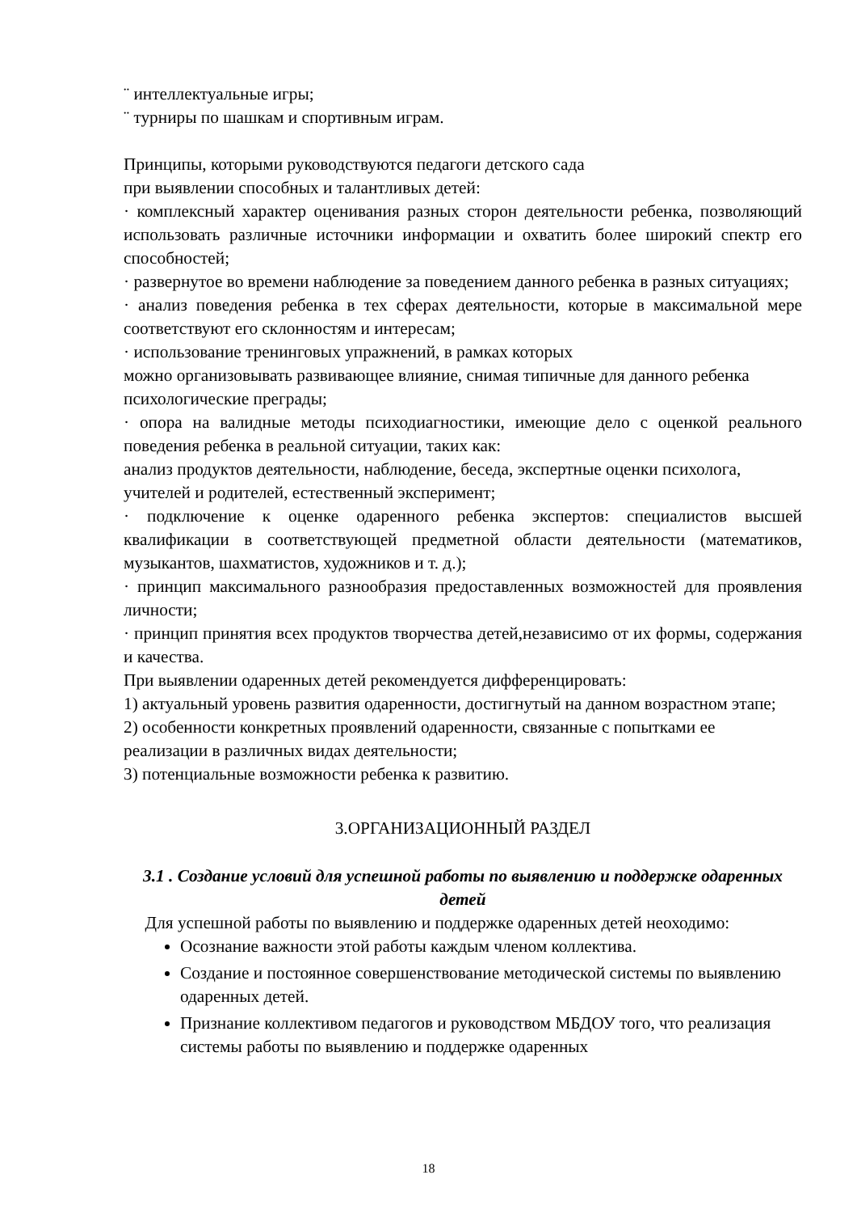¨ интеллектуальные игры;
¨ турниры по шашкам и спортивным играм.
Принципы, которыми руководствуются педагоги детского сада
при выявлении способных и талантливых детей:
· комплексный характер оценивания разных сторон деятельности ребенка, позволяющий использовать различные источники информации и охватить более широкий спектр его способностей;
· развернутое во времени наблюдение за поведением данного ребенка в разных ситуациях;
· анализ поведения ребенка в тех сферах деятельности, которые в максимальной мере соответствуют его склонностям и интересам;
· использование тренинговых упражнений, в рамках которых
можно организовывать развивающее влияние, снимая типичные для данного ребенка психологические преграды;
· опора на валидные методы психодиагностики, имеющие дело с оценкой реального поведения ребенка в реальной ситуации, таких как:
анализ продуктов деятельности, наблюдение, беседа, экспертные оценки психолога, учителей и родителей, естественный эксперимент;
· подключение к оценке одаренного ребенка экспертов: специалистов высшей квалификации в соответствующей предметной области деятельности (математиков, музыкантов, шахматистов, художников и т. д.);
· принцип максимального разнообразия предоставленных возможностей для проявления личности;
· принцип принятия всех продуктов творчества детей,независимо от их формы, содержания и качества.
При выявлении одаренных детей рекомендуется дифференцировать:
1) актуальный уровень развития одаренности, достигнутый на данном возрастном этапе;
2) особенности конкретных проявлений одаренности, связанные с попытками ее реализации в различных видах деятельности;
3) потенциальные возможности ребенка к развитию.
3.ОРГАНИЗАЦИОННЫЙ РАЗДЕЛ
3.1 . Создание условий для успешной работы по выявлению и поддержке одаренных детей
Для успешной работы по выявлению и поддержке одаренных детей неоходимо:
Осознание важности этой работы каждым членом коллектива.
Создание и постоянное совершенствование методической системы по выявлению одаренных детей.
Признание коллективом педагогов и руководством МБДОУ того, что реализация системы работы по выявлению и поддержке одаренных
18